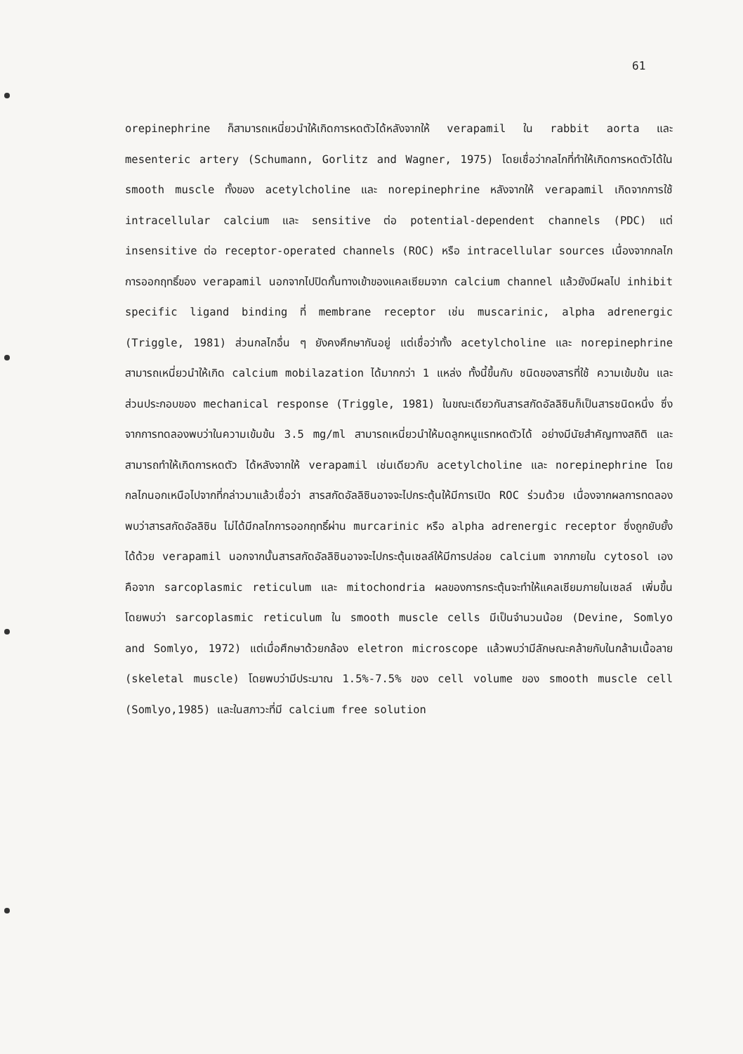61
orepinephrine ก็สามารถเหนี่ยวนำให้เกิดการหดตัวได้หลังจากให้ verapamil ใน rabbit aorta และ mesenteric artery (Schumann, Gorlitz and Wagner, 1975) โดยเชื่อว่ากลไกที่ทำให้เกิดการหดตัวได้ใน smooth muscle ทั้งของ acetylcholine และ norepinephrine หลังจากให้ verapamil เกิดจากการใช้ intracellular calcium และ sensitive ต่อ potential-dependent channels (PDC) แต่ insensitive ต่อ receptor-operated channels (ROC) หรือ intracellular sources เนื่องจากกลไกการออกฤทธิ์ของ verapamil นอกจากไปปิดกั้นทางเข้าของแคลเซียมจาก calcium channel แล้วยังมีผลไป inhibit specific ligand binding ที่ membrane receptor เช่น muscarinic, alpha adrenergic (Triggle, 1981) ส่วนกลไกอื่น ๆ ยังคงศึกษากันอยู่ แต่เชื่อว่าทั้ง acetylcholine และ norepinephrine สามารถเหนี่ยวนำให้เกิด calcium mobilazation ได้มากกว่า 1 แหล่ง ทั้งนี้ขึ้นกับ ชนิดของสารที่ใช้ ความเข้มข้น และส่วนประกอบของ mechanical response (Triggle, 1981) ในขณะเดียวกันสารสกัดอัลลิซินก็เป็นสารชนิดหนึ่ง ซึ่งจากการทดลองพบว่าในความเข้มข้น 3.5 mg/ml สามารถเหนี่ยวนำให้มดลูกหนูแรทหดตัวได้ อย่างมีนัยสำคัญทางสถิติ และสามารถทำให้เกิดการหดตัว ได้หลังจากให้ verapamil เช่นเดียวกับ acetylcholine และ norepinephrine โดยกลไกนอกเหนือไปจากที่กล่าวมาแล้วเชื่อว่า สารสกัดอัลลิซินอาจจะไปกระตุ้นให้มีการเปิด ROC ร่วมด้วย เนื่องจากผลการทดลองพบว่าสารสกัดอัลลิซิน ไม่ได้มีกลไกการออกฤทธิ์ผ่าน murcarinic หรือ alpha adrenergic receptor ซึ่งถูกยับยั้งได้ด้วย verapamil นอกจากนั้นสารสกัดอัลลิซินอาจจะไปกระตุ้นเซลล์ให้มีการปล่อย calcium จากภายใน cytosol เอง คือจาก sarcoplasmic reticulum และ mitochondria ผลของการกระตุ้นจะทำให้แคลเซียมภายในเซลล์ เพิ่มขึ้น โดยพบว่า sarcoplasmic reticulum ใน smooth muscle cells มีเป็นจำนวนน้อย (Devine, Somlyo and Somlyo, 1972) แต่เมื่อศึกษาด้วยกล้อง eletron microscope แล้วพบว่ามีลักษณะคล้ายกับในกล้ามเนื้อลาย (skeletal muscle) โดยพบว่ามีประมาณ 1.5%-7.5% ของ cell volume ของ smooth muscle cell (Somlyo,1985) และในสภาวะที่มี calcium free solution